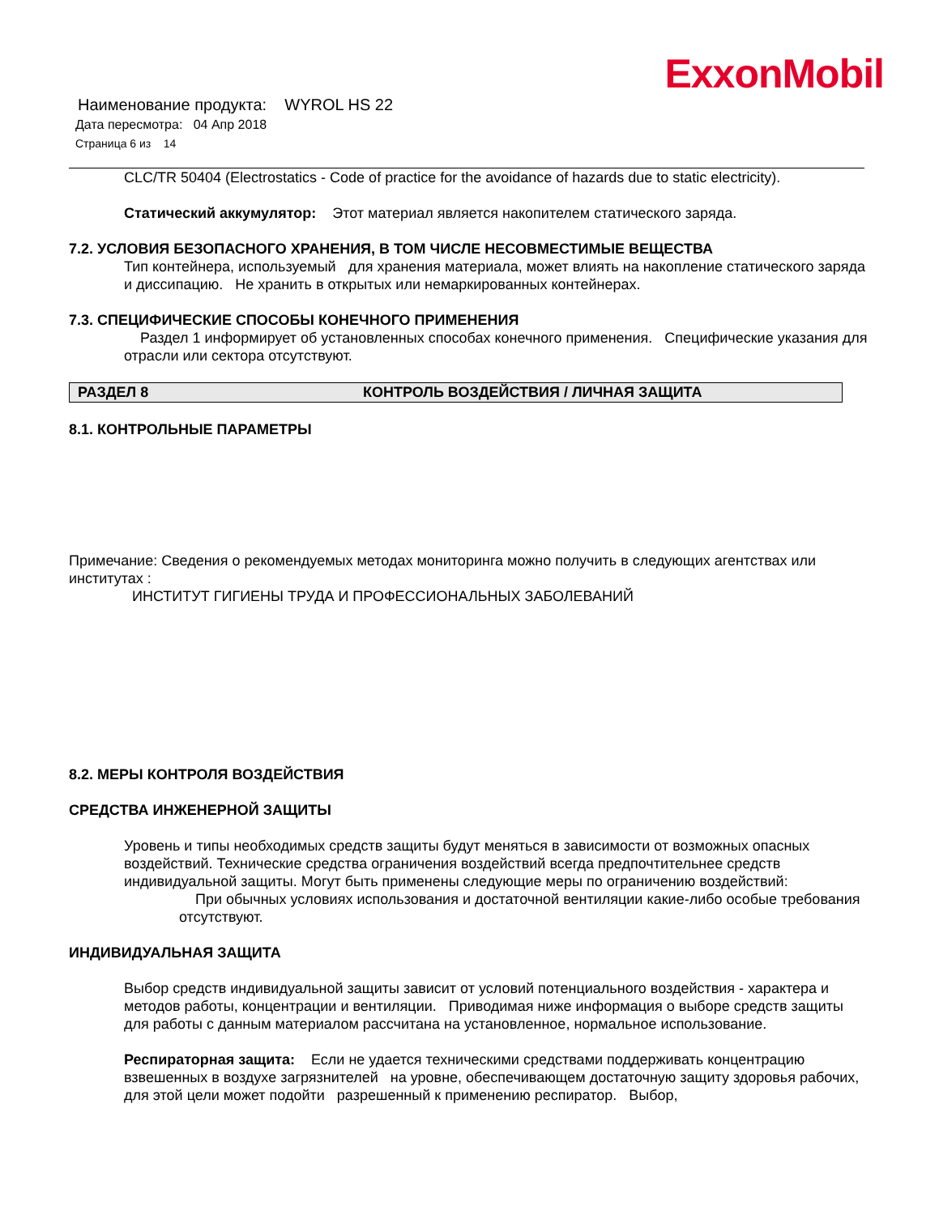ExxonMobil
Наименование продукта: WYROL HS 22
Дата пересмотра: 04 Апр 2018
Страница 6 из 14
CLC/TR 50404 (Electrostatics - Code of practice for the avoidance of hazards due to static electricity).
Статический аккумулятор: Этот материал является накопителем статического заряда.
7.2. УСЛОВИЯ БЕЗОПАСНОГО ХРАНЕНИЯ, В ТОМ ЧИСЛЕ НЕСОВМЕСТИМЫЕ ВЕЩЕСТВА
Тип контейнера, используемый для хранения материала, может влиять на накопление статического заряда и диссипацию. Не хранить в открытых или немаркированных контейнерах.
7.3. СПЕЦИФИЧЕСКИЕ СПОСОБЫ КОНЕЧНОГО ПРИМЕНЕНИЯ
Раздел 1 информирует об установленных способах конечного применения. Специфические указания для отрасли или сектора отсутствуют.
РАЗДЕЛ 8 КОНТРОЛЬ ВОЗДЕЙСТВИЯ / ЛИЧНАЯ ЗАЩИТА
8.1. КОНТРОЛЬНЫЕ ПАРАМЕТРЫ
Примечание: Сведения о рекомендуемых методах мониторинга можно получить в следующих агентствах или институтах :
ИНСТИТУТ ГИГИЕНЫ ТРУДА И ПРОФЕССИОНАЛЬНЫХ ЗАБОЛЕВАНИЙ
8.2. МЕРЫ КОНТРОЛЯ ВОЗДЕЙСТВИЯ
СРЕДСТВА ИНЖЕНЕРНОЙ ЗАЩИТЫ
Уровень и типы необходимых средств защиты будут меняться в зависимости от возможных опасных воздействий. Технические средства ограничения воздействий всегда предпочтительнее средств индивидуальной защиты. Могут быть применены следующие меры по ограничению воздействий:
При обычных условиях использования и достаточной вентиляции какие-либо особые требования отсутствуют.
ИНДИВИДУАЛЬНАЯ ЗАЩИТА
Выбор средств индивидуальной защиты зависит от условий потенциального воздействия - характера и методов работы, концентрации и вентиляции. Приводимая ниже информация о выборе средств защиты для работы с данным материалом рассчитана на установленное, нормальное использование.
Респираторная защита: Если не удается техническими средствами поддерживать концентрацию взвешенных в воздухе загрязнителей на уровне, обеспечивающем достаточную защиту здоровья рабочих, для этой цели может подойти разрешенный к применению респиратор. Выбор,